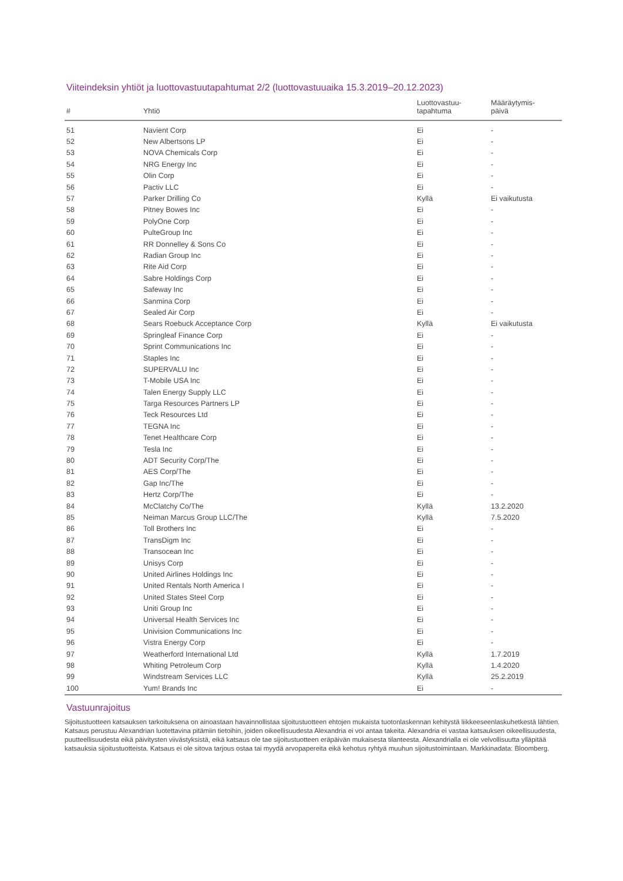Viiteindeksin yhtiöt ja luottovastuutapahtumat 2/2 (luottovastuuaika 15.3.2019–20.12.2023)
| # | Yhtiö | Luottovastuu- tapahtuma | Määräytymis- päivä |
| --- | --- | --- | --- |
| 51 | Navient Corp | Ei | - |
| 52 | New Albertsons LP | Ei | - |
| 53 | NOVA Chemicals Corp | Ei | - |
| 54 | NRG Energy Inc | Ei | - |
| 55 | Olin Corp | Ei | - |
| 56 | Pactiv LLC | Ei | - |
| 57 | Parker Drilling Co | Kyllä | Ei vaikutusta |
| 58 | Pitney Bowes Inc | Ei | - |
| 59 | PolyOne Corp | Ei | - |
| 60 | PulteGroup Inc | Ei | - |
| 61 | RR Donnelley & Sons Co | Ei | - |
| 62 | Radian Group Inc | Ei | - |
| 63 | Rite Aid Corp | Ei | - |
| 64 | Sabre Holdings Corp | Ei | - |
| 65 | Safeway Inc | Ei | - |
| 66 | Sanmina Corp | Ei | - |
| 67 | Sealed Air Corp | Ei | - |
| 68 | Sears Roebuck Acceptance Corp | Kyllä | Ei vaikutusta |
| 69 | Springleaf Finance Corp | Ei | - |
| 70 | Sprint Communications Inc | Ei | - |
| 71 | Staples Inc | Ei | - |
| 72 | SUPERVALU Inc | Ei | - |
| 73 | T-Mobile USA Inc | Ei | - |
| 74 | Talen Energy Supply LLC | Ei | - |
| 75 | Targa Resources Partners LP | Ei | - |
| 76 | Teck Resources Ltd | Ei | - |
| 77 | TEGNA Inc | Ei | - |
| 78 | Tenet Healthcare Corp | Ei | - |
| 79 | Tesla Inc | Ei | - |
| 80 | ADT Security Corp/The | Ei | - |
| 81 | AES Corp/The | Ei | - |
| 82 | Gap Inc/The | Ei | - |
| 83 | Hertz Corp/The | Ei | - |
| 84 | McClatchy Co/The | Kyllä | 13.2.2020 |
| 85 | Neiman Marcus Group LLC/The | Kyllä | 7.5.2020 |
| 86 | Toll Brothers Inc | Ei | - |
| 87 | TransDigm Inc | Ei | - |
| 88 | Transocean Inc | Ei | - |
| 89 | Unisys Corp | Ei | - |
| 90 | United Airlines Holdings Inc | Ei | - |
| 91 | United Rentals North America I | Ei | - |
| 92 | United States Steel Corp | Ei | - |
| 93 | Uniti Group Inc | Ei | - |
| 94 | Universal Health Services Inc | Ei | - |
| 95 | Univision Communications Inc | Ei | - |
| 96 | Vistra Energy Corp | Ei | - |
| 97 | Weatherford International Ltd | Kyllä | 1.7.2019 |
| 98 | Whiting Petroleum Corp | Kyllä | 1.4.2020 |
| 99 | Windstream Services LLC | Kyllä | 25.2.2019 |
| 100 | Yum! Brands Inc | Ei | - |
Vastuunrajoitus
Sijoitustuotteen katsauksen tarkoituksena on ainoastaan havainnollistaa sijoitustuotteen ehtojen mukaista tuotonlaskennan kehitystä liikkeeseenlaskuhetkestä lähtien. Katsaus perustuu Alexandrian luotettavina pitämiin tietoihin, joiden oikeellisuudesta Alexandria ei voi antaa takeita. Alexandria ei vastaa katsauksen oikeellisuudesta, puutteellisuudesta eikä päivitysten viivästyksistä, eikä katsaus ole tae sijoitustuotteen eräpäivän mukaisesta tilanteesta. Alexandrialla ei ole velvollisuutta ylläpitää katsauksia sijoitustuotteista. Katsaus ei ole sitova tarjous ostaa tai myydä arvopapereita eikä kehotus ryhtyä muuhun sijoitustoimintaan. Markkinadata: Bloomberg.